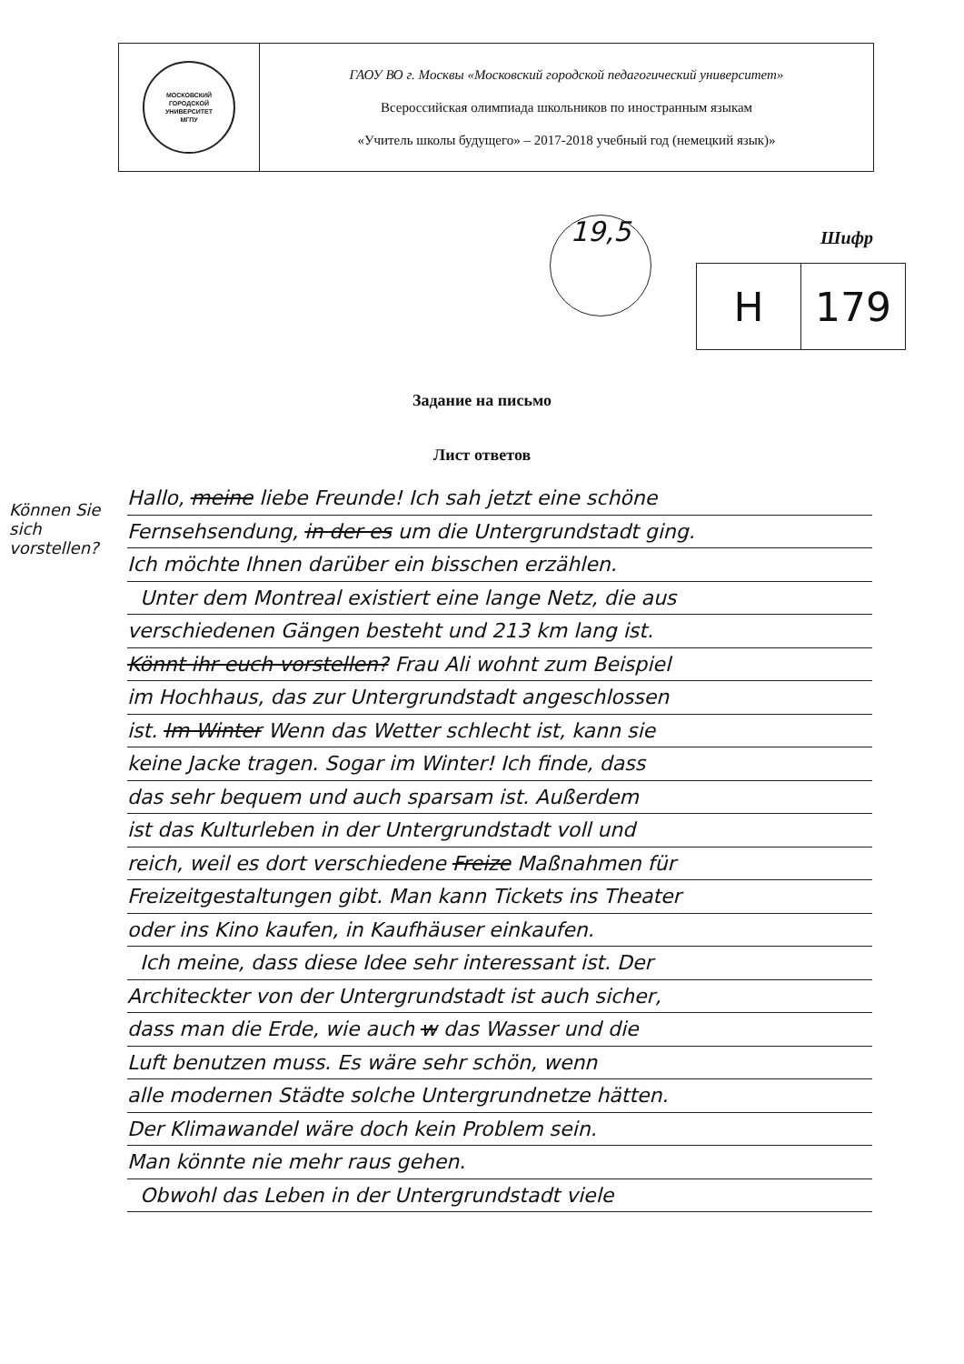| МОСКОВСКИЙ ГОРОДСКОЙ УНИВЕРСИТЕТ МГПУ | ГАОУ ВО г. Москвы «Московский городской педагогический университет» Всероссийская олимпиада школьников по иностранным языкам «Учитель школы будущего» – 2017-2018 учебный год (немецкий язык)» |
19,5 Шифр
| H | 179 |
Задание на письмо
Лист ответов
Können Sie sich vorstellen?
Hallo, meine liebe Freunde! Ich sah jetzt eine schöne
Fernsehsendung, in der es um die Untergrundstadt ging.
Ich möchte Ihnen darüber ein bisschen erzählen.
Unter dem Montreal existiert eine lange Netz, die aus
verschiedenen Gängen besteht und 213 km lang ist.
Könnt ihr euch vorstellen? Frau Ali wohnt zum Beispiel
im Hochhaus, das zur Untergrundstadt angeschlossen
ist. Im Winter Wenn das Wetter schlecht ist, kann sie
keine Jacke tragen. Sogar im Winter! Ich finde, dass
das sehr bequem und auch sparsam ist. Außerdem
ist das Kulturleben in der Untergrundstadt voll und
reich, weil es dort verschiedene Freize Maßnahmen für
Freizeitgestaltungen gibt. Man kann Tickets ins Theater
oder ins Kino kaufen, in Kaufhäuser einkaufen.
Ich meine, dass diese Idee sehr interessant ist. Der
Architeckter von der Untergrundstadt ist auch sicher,
dass man die Erde, wie auch w das Wasser und die
Luft benutzen muss. Es wäre sehr schön, wenn
alle modernen Städte solche Untergrundnetze hätten.
Der Klimawandel wäre doch kein Problem sein.
Man könnte nie mehr raus gehen.
Obwohl das Leben in der Untergrundstadt viele